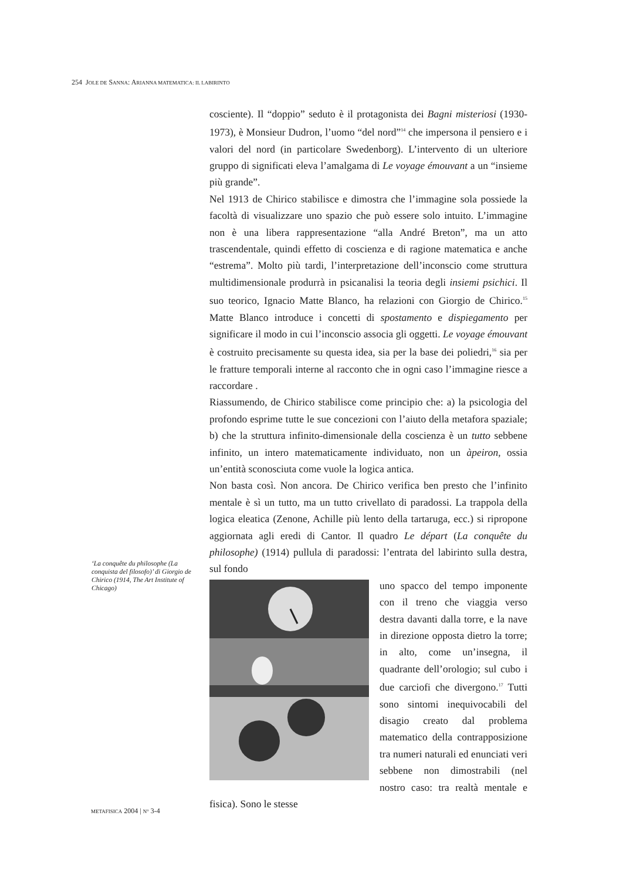254 JOLE DE SANNA: ARIANNA MATEMATICA: IL LABIRINTO
‘La conquête du philosophe (La conquista del filosofo)’ di Giorgio de Chirico (1914, The Art Institute of Chicago)
cosciente). Il “doppio” seduto è il protagonista dei Bagni misteriosi (1930-1973), è Monsieur Dudron, l’uomo “del nord”<sup>14</sup> che impersona il pensiero e i valori del nord (in particolare Swedenborg). L’intervento di un ulteriore gruppo di significati eleva l’amalgama di Le voyage émouvant a un “insieme più grande”.
Nel 1913 de Chirico stabilisce e dimostra che l’immagine sola possiede la facoltà di visualizzare uno spazio che può essere solo intuito. L’immagine non è una libera rappresentazione “alla André Breton”, ma un atto trascendentale, quindi effetto di coscienza e di ragione matematica e anche “estrema”. Molto più tardi, l’interpretazione dell’inconscio come struttura multidimensionale produrrà in psicanalisi la teoria degli insiemi psichici. Il suo teorico, Ignacio Matte Blanco, ha relazioni con Giorgio de Chirico.<sup>15</sup> Matte Blanco introduce i concetti di spostamento e dispiegamento per significare il modo in cui l’inconscio associa gli oggetti. Le voyage émouvant è costruito precisamente su questa idea, sia per la base dei poliedri,<sup>16</sup> sia per le fratture temporali interne al racconto che in ogni caso l’immagine riesce a raccordare .
Riassumendo, de Chirico stabilisce come principio che: a) la psicologia del profondo esprime tutte le sue concezioni con l’aiuto della metafora spaziale; b) che la struttura infinito-dimensionale della coscienza è un tutto sebbene infinito, un intero matematicamente individuato, non un àpeiron, ossia un’entità sconosciuta come vuole la logica antica.
Non basta così. Non ancora. De Chirico verifica ben presto che l’infinito mentale è sì un tutto, ma un tutto crivellato di paradossi. La trappola della logica eleatica (Zenone, Achille più lento della tartaruga, ecc.) si ripropone aggiornata agli eredi di Cantor. Il quadro Le départ (La conquête du philosophe) (1914) pullula di paradossi: l’entrata del labirinto sulla destra, sul fondo
uno spacco del tempo imponente con il treno che viaggia verso destra davanti dalla torre, e la nave in direzione opposta dietro la torre; in alto, come un’insegna, il quadrante dell’orologio; sul cubo i due carciofi che divergono.<sup>17</sup> Tutti sono sintomi inequivocabili del disagio creato dal problema matematico della contrapposizione tra numeri naturali ed enunciati veri sebbene non dimostrabili (nel nostro caso: tra realtà mentale e fisica). Sono le stesse
METAFISICA 2004 | N° 3-4